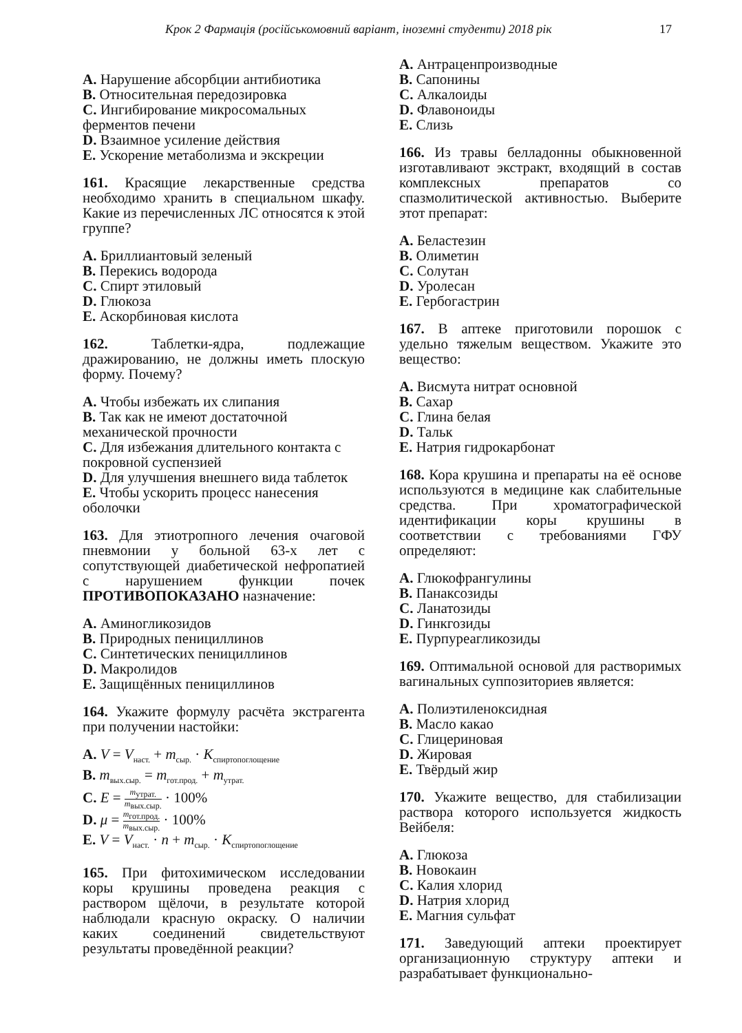Крок 2 Фармація (російськомовний варіант, іноземні студенти) 2018 рік 17
A. Нарушение абсорбции антибиотика
B. Относительная передозировка
C. Ингибирование микросомальных ферментов печени
D. Взаимное усиление действия
E. Ускорение метаболизма и экскреции
161. Красящие лекарственные средства необходимо хранить в специальном шкафу. Какие из перечисленных ЛС относятся к этой группе?
A. Бриллиантовый зеленый
B. Перекись водорода
C. Спирт этиловый
D. Глюкоза
E. Аскорбиновая кислота
162. Таблетки-ядра, подлежащие дражированию, не должны иметь плоскую форму. Почему?
A. Чтобы избежать их слипания
B. Так как не имеют достаточной механической прочности
C. Для избежания длительного контакта с покровной суспензией
D. Для улучшения внешнего вида таблеток
E. Чтобы ускорить процесс нанесения оболочки
163. Для этиотропного лечения очаговой пневмонии у больной 63-х лет с сопутствующей диабетической нефропатией с нарушением функции почек ПРОТИВОПОКАЗАНО назначение:
A. Аминогликозидов
B. Природных пенициллинов
C. Синтетических пенициллинов
D. Макролидов
E. Защищённых пенициллинов
164. Укажите формулу расчёта экстрагента при получении настойки:
A. V = V<sub>наст.</sub> + m<sub>сыр.</sub> · K<sub>спиртопоглощение</sub>
B. m<sub>вых.сыр.</sub> = m<sub>гот.прод.</sub> + m<sub>утрат.</sub>
C. E = m<sub>утрат.</sub> m<sub>вых.сыр.</sub> · 100%
D. μ = m<sub>гот.прод.</sub> m<sub>вых.сыр.</sub> · 100%
E. V = V<sub>наст.</sub> · n + m<sub>сыр.</sub> · K<sub>спиртопоглощение</sub>
165. При фитохимическом исследовании коры крушины проведена реакция с раствором щёлочи, в результате которой наблюдали красную окраску. О наличии каких соединений свидетельствуют результаты проведённой реакции?
A. Антраценпроизводные
B. Сапонины
C. Алкалоиды
D. Флавоноиды
E. Слизь
166. Из травы белладонны обыкновенной изготавливают экстракт, входящий в состав комплексных препаратов со спазмолитической активностью. Выберите этот препарат:
A. Беластезин
B. Олиметин
C. Солутан
D. Уролесан
E. Гербогастрин
167. В аптеке приготовили порошок с удельно тяжелым веществом. Укажите это вещество:
A. Висмута нитрат основной
B. Сахар
C. Глина белая
D. Тальк
E. Натрия гидрокарбонат
168. Кора крушина и препараты на её основе используются в медицине как слабительные средства. При хроматографической идентификации коры крушины в соответствии с требованиями ГФУ определяют:
A. Глюкофрангулины
B. Панаксозиды
C. Ланатозиды
D. Гинкгозиды
E. Пурпуреагликозиды
169. Оптимальной основой для растворимых вагинальных суппозиториев является:
A. Полиэтиленоксидная
B. Масло какао
C. Глицериновая
D. Жировая
E. Твёрдый жир
170. Укажите вещество, для стабилизации раствора которого используется жидкость Вейбеля:
A. Глюкоза
B. Новокаин
C. Калия хлорид
D. Натрия хлорид
E. Магния сульфат
171. Заведующий аптеки проектирует организационную структуру аптеки и разрабатывает функционально-